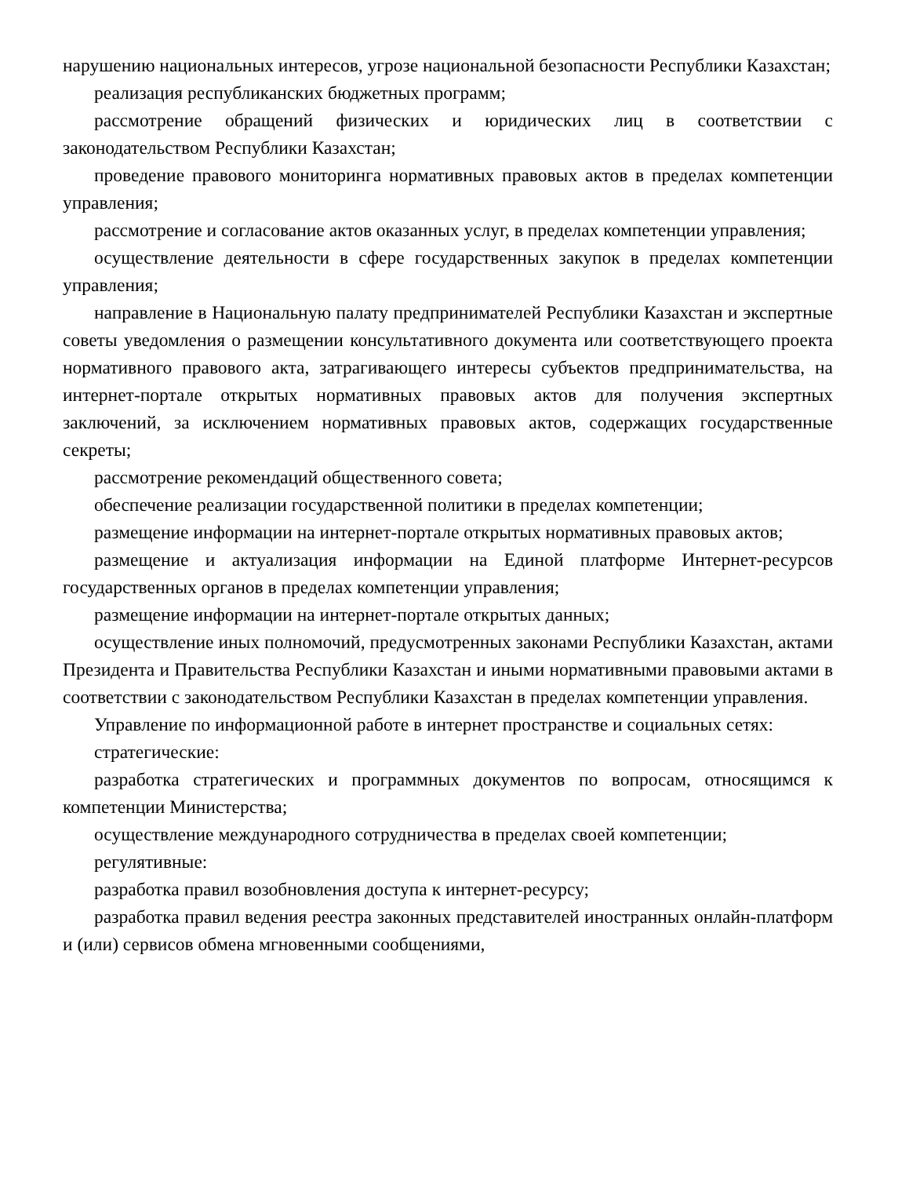нарушению национальных интересов, угрозе национальной безопасности Республики Казахстан;
реализация республиканских бюджетных программ;
рассмотрение обращений физических и юридических лиц в соответствии с законодательством Республики Казахстан;
проведение правового мониторинга нормативных правовых актов в пределах компетенции управления;
рассмотрение и согласование актов оказанных услуг, в пределах компетенции управления;
осуществление деятельности в сфере государственных закупок в пределах компетенции управления;
направление в Национальную палату предпринимателей Республики Казахстан и экспертные советы уведомления о размещении консультативного документа или соответствующего проекта нормативного правового акта, затрагивающего интересы субъектов предпринимательства, на интернет-портале открытых нормативных правовых актов для получения экспертных заключений, за исключением нормативных правовых актов, содержащих государственные секреты;
рассмотрение рекомендаций общественного совета;
обеспечение реализации государственной политики в пределах компетенции;
размещение информации на интернет-портале открытых нормативных правовых актов;
размещение и актуализация информации на Единой платформе Интернет-ресурсов государственных органов в пределах компетенции управления;
размещение информации на интернет-портале открытых данных;
осуществление иных полномочий, предусмотренных законами Республики Казахстан, актами Президента и Правительства Республики Казахстан и иными нормативными правовыми актами в соответствии с законодательством Республики Казахстан в пределах компетенции управления.
Управление по информационной работе в интернет пространстве и социальных сетях:
стратегические:
разработка стратегических и программных документов по вопросам, относящимся к компетенции Министерства;
осуществление международного сотрудничества в пределах своей компетенции;
регулятивные:
разработка правил возобновления доступа к интернет-ресурсу;
разработка правил ведения реестра законных представителей иностранных онлайн-платформ и (или) сервисов обмена мгновенными сообщениями,